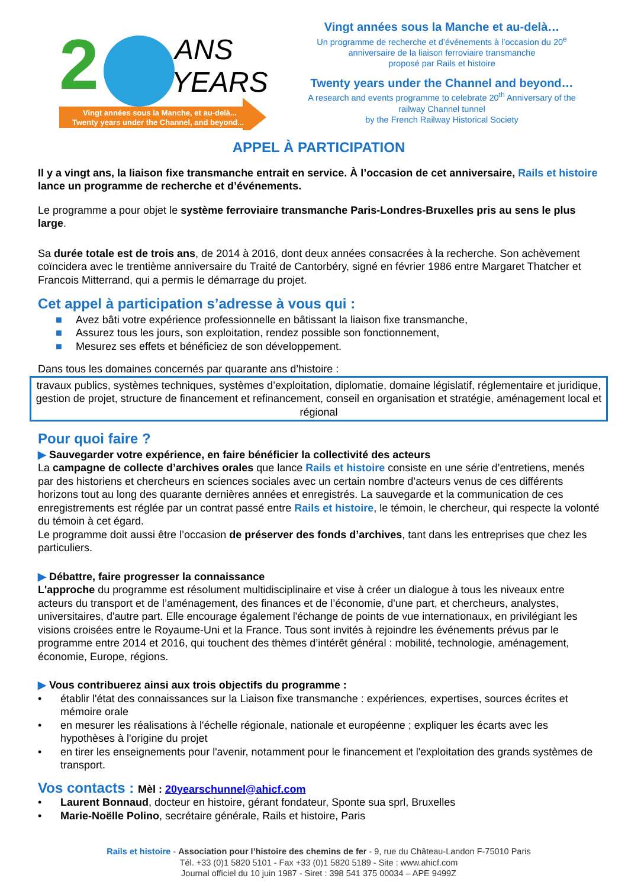2
ANS
YEARS
Vingt années sous la Manche, et au-delà...
Twenty years under the Channel, and beyond...
Vingt années sous la Manche et au-delà…
Un programme de recherche et d’événements à l’occasion du 20<sup>e</sup>
anniversaire de la liaison ferroviaire transmanche
proposé par Rails et histoire
Twenty years under the Channel and beyond…
A research and events programme to celebrate 20<sup>th</sup> Anniversary of the
railway Channel tunnel
by the French Railway Historical Society
APPEL À PARTICIPATION
Il y a vingt ans, la liaison fixe transmanche entrait en service. À l’occasion de cet anniversaire, Rails et histoire lance un programme de recherche et d’événements.
Le programme a pour objet le système ferroviaire transmanche Paris-Londres-Bruxelles pris au sens le plus large.
Sa durée totale est de trois ans, de 2014 à 2016, dont deux années consacrées à la recherche. Son achèvement coïncidera avec le trentième anniversaire du Traité de Cantorbéry, signé en février 1986 entre Margaret Thatcher et Francois Mitterrand, qui a permis le démarrage du projet.
Cet appel à participation s’adresse à vous qui :
■ Avez bâti votre expérience professionnelle en bâtissant la liaison fixe transmanche,
■ Assurez tous les jours, son exploitation, rendez possible son fonctionnement,
■ Mesurez ses effets et bénéficiez de son développement.
Dans tous les domaines concernés par quarante ans d’histoire :
travaux publics, systèmes techniques, systèmes d’exploitation, diplomatie, domaine législatif, réglementaire et juridique, gestion de projet, structure de financement et refinancement, conseil en organisation et stratégie, aménagement local et régional
Pour quoi faire ?
▶ Sauvegarder votre expérience, en faire bénéficier la collectivité des acteurs
La campagne de collecte d’archives orales que lance Rails et histoire consiste en une série d’entretiens, menés par des historiens et chercheurs en sciences sociales avec un certain nombre d’acteurs venus de ces différents horizons tout au long des quarante dernières années et enregistrés. La sauvegarde et la communication de ces enregistrements est réglée par un contrat passé entre Rails et histoire, le témoin, le chercheur, qui respecte la volonté du témoin à cet égard.
Le programme doit aussi être l’occasion de préserver des fonds d’archives, tant dans les entreprises que chez les particuliers.
▶ Débattre, faire progresser la connaissance
L'approche du programme est résolument multidisciplinaire et vise à créer un dialogue à tous les niveaux entre acteurs du transport et de l’aménagement, des finances et de l’économie, d'une part, et chercheurs, analystes, universitaires, d'autre part. Elle encourage également l'échange de points de vue internationaux, en privilégiant les visions croisées entre le Royaume-Uni et la France. Tous sont invités à rejoindre les événements prévus par le programme entre 2014 et 2016, qui touchent des thèmes d’intérêt général : mobilité, technologie, aménagement, économie, Europe, régions.
▶ Vous contribuerez ainsi aux trois objectifs du programme :
• établir l'état des connaissances sur la Liaison fixe transmanche : expériences, expertises, sources écrites et mémoire orale
• en mesurer les réalisations à l'échelle régionale, nationale et européenne ; expliquer les écarts avec les hypothèses à l'origine du projet
• en tirer les enseignements pour l'avenir, notamment pour le financement et l'exploitation des grands systèmes de transport.
Vos contacts : Mèl : 20yearschunnel@ahicf.com
• Laurent Bonnaud, docteur en histoire, gérant fondateur, Sponte sua sprl, Bruxelles
• Marie-Noëlle Polino, secrétaire générale, Rails et histoire, Paris
Rails et histoire - Association pour l’histoire des chemins de fer - 9, rue du Château-Landon F-75010 Paris
Tél. +33 (0)1 5820 5101 - Fax +33 (0)1 5820 5189 - Site : www.ahicf.com
Journal officiel du 10 juin 1987 - Siret : 398 541 375 00034 – APE 9499Z